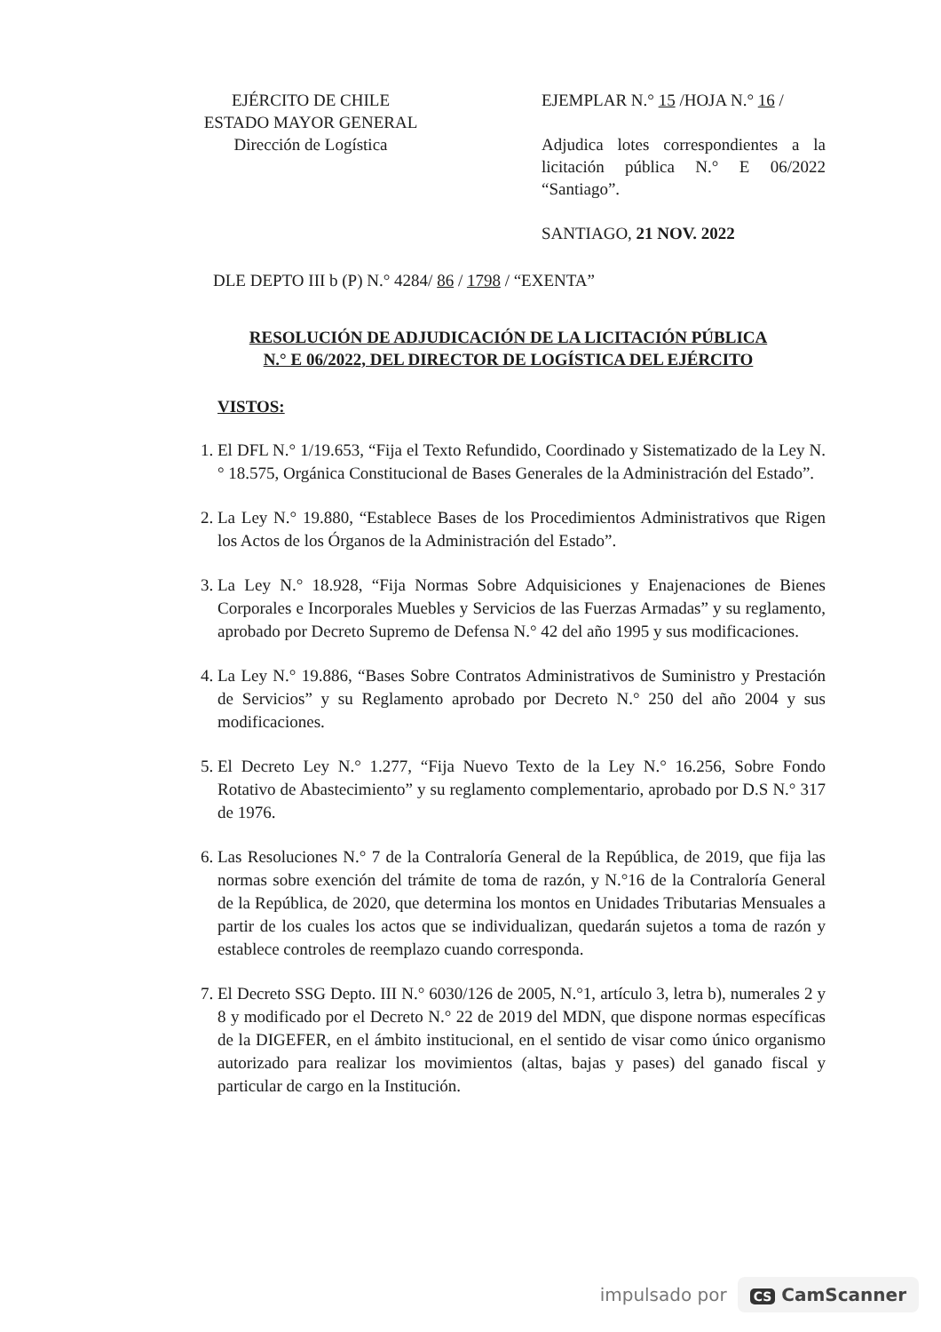EJÉRCITO DE CHILE
ESTADO MAYOR GENERAL
Dirección de Logística
EJEMPLAR N.° 15 /HOJA N.° 16 /
Adjudica lotes correspondientes a la licitación pública N.° E 06/2022 “Santiago”.
SANTIAGO, 21 NOV. 2022
DLE DEPTO III b (P) N.° 4284/ 86 / 1798 / “EXENTA”
RESOLUCIÓN DE ADJUDICACIÓN DE LA LICITACIÓN PÚBLICA
N.° E 06/2022, DEL DIRECTOR DE LOGÍSTICA DEL EJÉRCITO
VISTOS:
1. El DFL N.° 1/19.653, “Fija el Texto Refundido, Coordinado y Sistematizado de la Ley N.° 18.575, Orgánica Constitucional de Bases Generales de la Administración del Estado”.
2. La Ley N.° 19.880, “Establece Bases de los Procedimientos Administrativos que Rigen los Actos de los Órganos de la Administración del Estado”.
3. La Ley N.° 18.928, “Fija Normas Sobre Adquisiciones y Enajenaciones de Bienes Corporales e Incorporales Muebles y Servicios de las Fuerzas Armadas” y su reglamento, aprobado por Decreto Supremo de Defensa N.° 42 del año 1995 y sus modificaciones.
4. La Ley N.° 19.886, “Bases Sobre Contratos Administrativos de Suministro y Prestación de Servicios” y su Reglamento aprobado por Decreto N.° 250 del año 2004 y sus modificaciones.
5. El Decreto Ley N.° 1.277, “Fija Nuevo Texto de la Ley N.° 16.256, Sobre Fondo Rotativo de Abastecimiento” y su reglamento complementario, aprobado por D.S N.° 317 de 1976.
6. Las Resoluciones N.° 7 de la Contraloría General de la República, de 2019, que fija las normas sobre exención del trámite de toma de razón, y N.°16 de la Contraloría General de la República, de 2020, que determina los montos en Unidades Tributarias Mensuales a partir de los cuales los actos que se individualizan, quedarán sujetos a toma de razón y establece controles de reemplazo cuando corresponda.
7. El Decreto SSG Depto. III N.° 6030/126 de 2005, N.°1, artículo 3, letra b), numerales 2 y 8 y modificado por el Decreto N.° 22 de 2019 del MDN, que dispone normas específicas de la DIGEFER, en el ámbito institucional, en el sentido de visar como único organismo autorizado para realizar los movimientos (altas, bajas y pases) del ganado fiscal y particular de cargo en la Institución.
impulsado por CS CamScanner